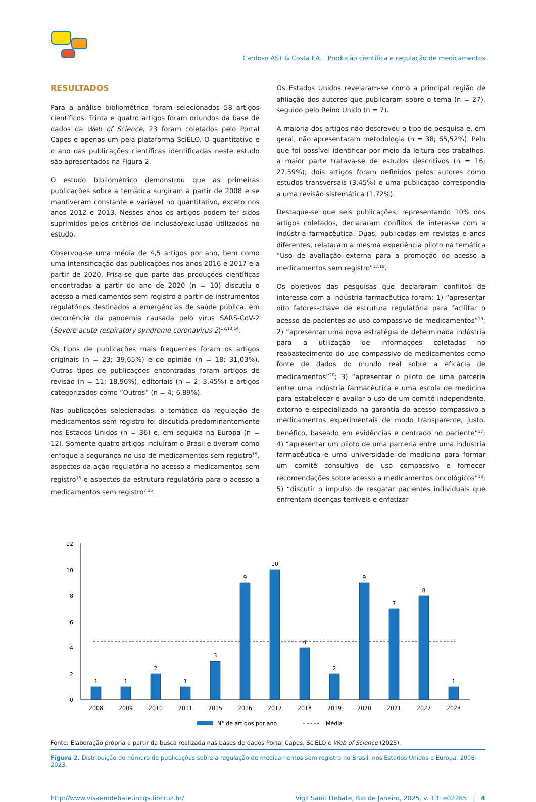Cardoso AST & Costa EA. Produção científica e regulação de medicamentos
RESULTADOS
Para a análise bibliométrica foram selecionados 58 artigos científicos. Trinta e quatro artigos foram oriundos da base de dados da Web of Science, 23 foram coletados pelo Portal Capes e apenas um pela plataforma SciELO. O quantitativo e o ano das publicações científicas identificadas neste estudo são apresentados na Figura 2.
O estudo bibliométrico demonstrou que as primeiras publicações sobre a temática surgiram a partir de 2008 e se mantiveram constante e variável no quantitativo, exceto nos anos 2012 e 2013. Nesses anos os artigos podem ter sidos suprimidos pelos critérios de inclusão/exclusão utilizados no estudo.
Observou-se uma média de 4,5 artigos por ano, bem como uma intensificação das publicações nos anos 2016 e 2017 e a partir de 2020. Frisa-se que parte das produções científicas encontradas a partir do ano de 2020 (n = 10) discutiu o acesso a medicamentos sem registro a partir de instrumentos regulatórios destinados a emergências de saúde pública, em decorrência da pandemia causada pelo vírus SARS-CoV-2 (Severe acute respiratory syndrome coronavirus 2)<sup>12,13,14</sup>.
Os tipos de publicações mais frequentes foram os artigos originais (n = 23; 39,65%) e de opinião (n = 18; 31,03%). Outros tipos de publicações encontradas foram artigos de revisão (n = 11; 18,96%), editoriais (n = 2; 3,45%) e artigos categorizados como “Outros” (n = 4; 6,89%).
Nas publicações selecionadas, a temática da regulação de medicamentos sem registro foi discutida predominantemente nos Estados Unidos (n = 36) e, em seguida na Europa (n = 12). Somente quatro artigos incluíram o Brasil e tiveram como enfoque a segurança no uso de medicamentos sem registro<sup>15</sup>, aspectos da ação regulatória no acesso a medicamentos sem registro<sup>13</sup> e aspectos da estrutura regulatória para o acesso a medicamentos sem registro<sup>7,16</sup>.
Os Estados Unidos revelaram-se como a principal região de afiliação dos autores que publicaram sobre o tema (n = 27), seguido pelo Reino Unido (n = 7).
A maioria dos artigos não descreveu o tipo de pesquisa e, em geral, não apresentaram metodologia (n = 38; 65,52%). Pelo que foi possível identificar por meio da leitura dos trabalhos, a maior parte tratava-se de estudos descritivos (n = 16; 27,59%); dois artigos foram definidos pelos autores como estudos transversais (3,45%) e uma publicação correspondia a uma revisão sistemática (1,72%).
Destaque-se que seis publicações, representando 10% dos artigos coletados, declararam conflitos de interesse com a indústria farmacêutica. Duas, publicadas em revistas e anos diferentes, relataram a mesma experiência piloto na temática “Uso de avaliação externa para a promoção do acesso a medicamentos sem registro”<sup>17,18</sup>.
Os objetivos das pesquisas que declararam conflitos de interesse com a indústria farmacêutica foram: 1) “apresentar oito fatores-chave de estrutura regulatória para facilitar o acesso de pacientes ao uso compassivo de medicamentos”<sup>19</sup>; 2) “apresentar uma nova estratégia de determinada indústria para a utilização de informações coletadas no reabastecimento do uso compassivo de medicamentos como fonte de dados do mundo real sobre a eficácia de medicamentos”<sup>20</sup>; 3) “apresentar o piloto de uma parceria entre uma indústria farmacêutica e uma escola de medicina para estabelecer e avaliar o uso de um comitê independente, externo e especializado na garantia do acesso compassivo a medicamentos experimentais de modo transparente, justo, benéfico, baseado em evidências e centrado no paciente”<sup>17</sup>; 4) “apresentar um piloto de uma parceria entre uma indústria farmacêutica e uma universidade de medicina para formar um comitê consultivo de uso compassivo e fornecer recomendações sobre acesso a medicamentos oncológicos”<sup>18</sup>; 5) “discutir o impulso de resgatar pacientes individuais que enfrentam doenças terríveis e enfatizar
0
2
4
6
8
10
12
1
1
2
1
3
9
10
4
2
9
7
8
1
2008
2009
2010
2011
2015
2016
2017
2018
2019
2020
2021
2022
2023
N° de artigos por ano
Média
Fonte: Elaboração própria a partir da busca realizada nas bases de dados Portal Capes, SciELO e Web of Science (2023).
Figura 2. Distribuição do número de publicações sobre a regulação de medicamentos sem registro no Brasil, nos Estados Unidos e Europa, 2008-2023.
http://www.visaemdebate.incqs.fiocruz.br/ Vigil Sanit Debate, Rio de Janeiro, 2025, v. 13: e02285 | 4